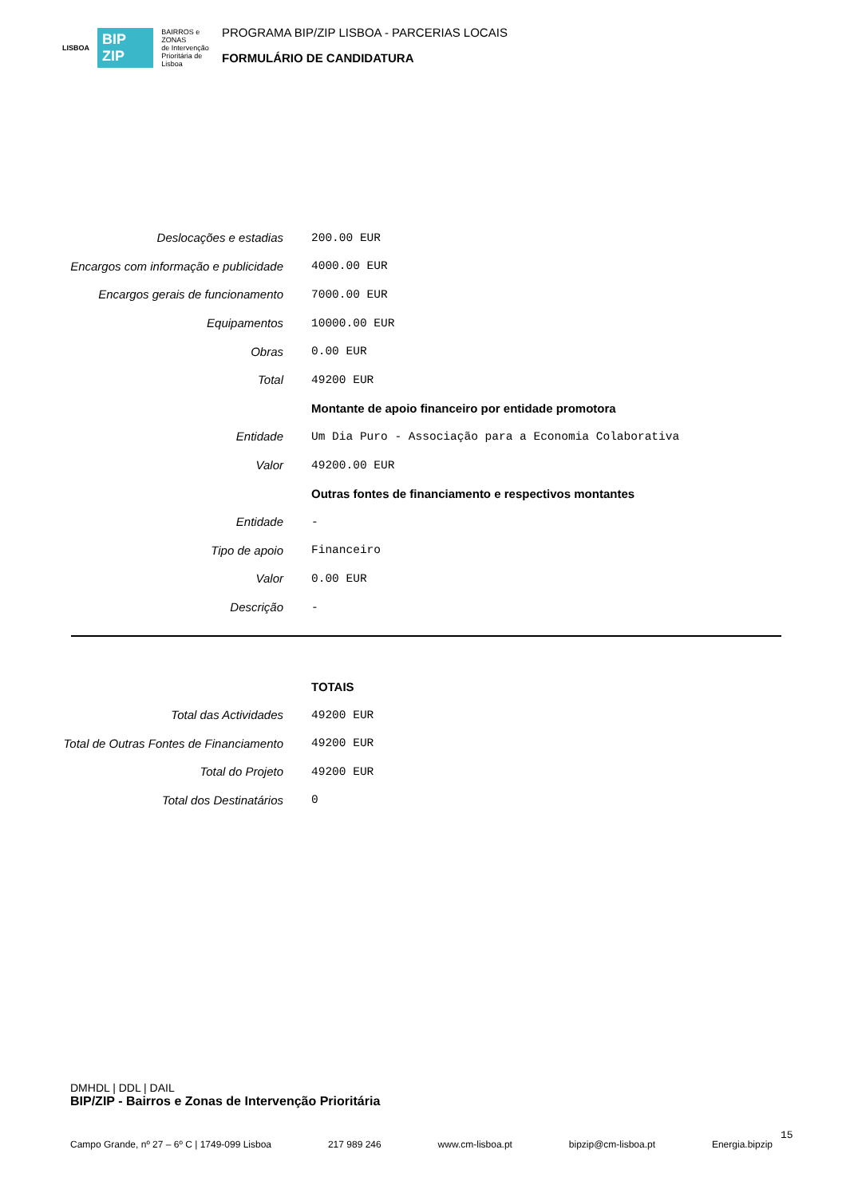LISBOA BIP ZIP BAIRROS e ZONAS
de Intervenção
Prioritária de Lisboa
PROGRAMA BIP/ZIP LISBOA - PARCERIAS LOCAIS
FORMULÁRIO DE CANDIDATURA
| Deslocações e estadias | 200.00 EUR |
| Encargos com informação e publicidade | 4000.00 EUR |
| Encargos gerais de funcionamento | 7000.00 EUR |
| Equipamentos | 10000.00 EUR |
| Obras | 0.00 EUR |
| Total | 49200 EUR |
| | Montante de apoio financeiro por entidade promotora |
| Entidade | Um Dia Puro - Associação para a Economia Colaborativa |
| Valor | 49200.00 EUR |
| | Outras fontes de financiamento e respectivos montantes |
| Entidade | - |
| Tipo de apoio | Financeiro |
| Valor | 0.00 EUR |
| Descrição | - |
| | TOTAIS |
| Total das Actividades | 49200 EUR |
| Total de Outras Fontes de Financiamento | 49200 EUR |
| Total do Projeto | 49200 EUR |
| Total dos Destinatários | 0 |
DMHDL | DDL | DAIL
BIP/ZIP - Bairros e Zonas de Intervenção Prioritária
Campo Grande, nº 27 – 6º C | 1749-099 Lisboa 217 989 246 www.cm-lisboa.pt bipzip@cm-lisboa.pt Energia.bipzip
15